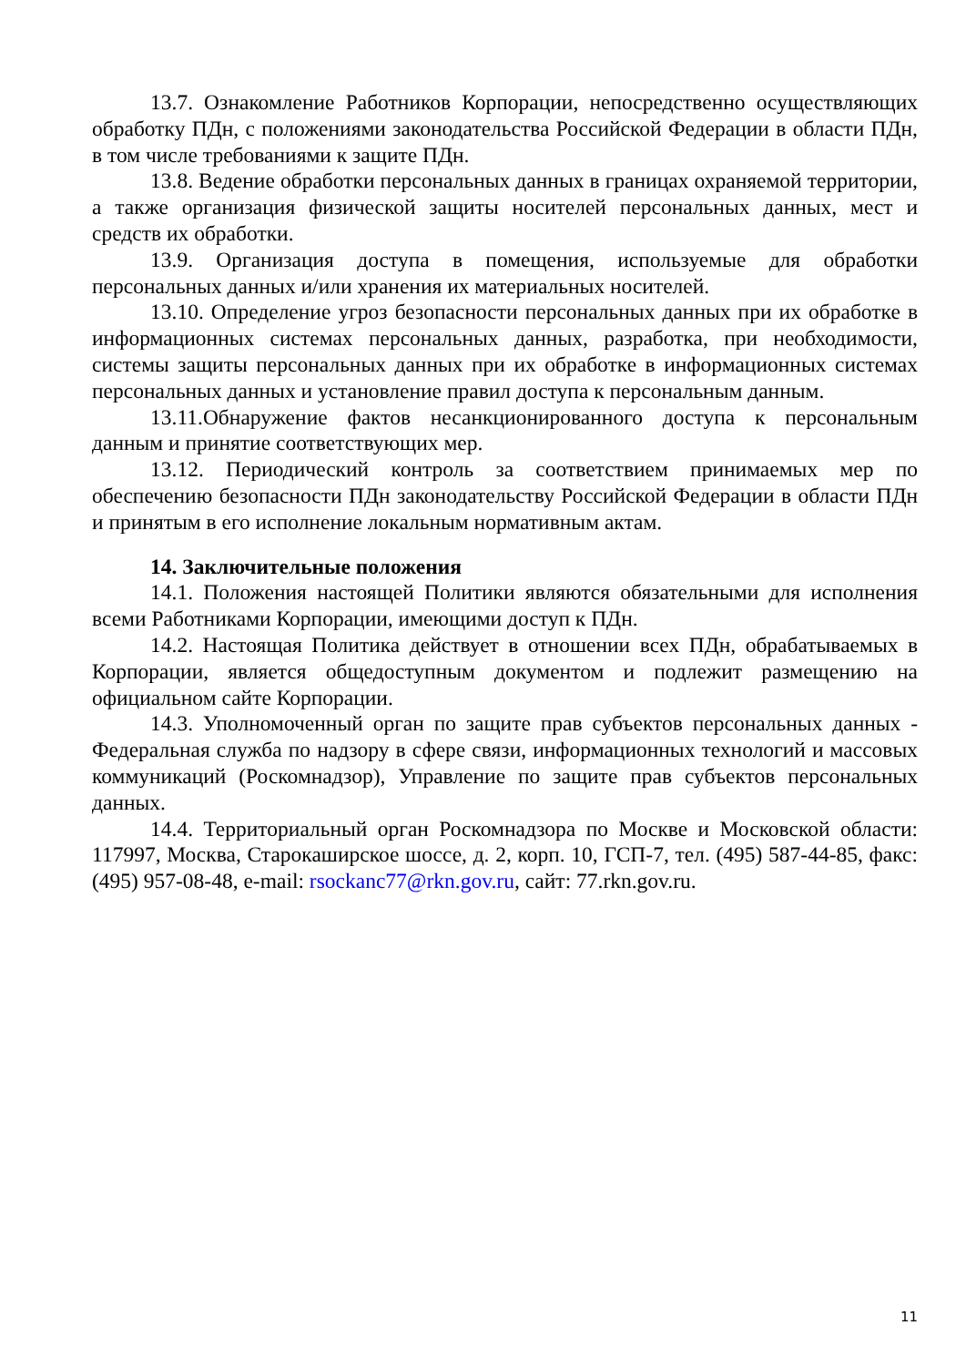13.7. Ознакомление Работников Корпорации, непосредственно осуществляющих обработку ПДн, с положениями законодательства Российской Федерации в области ПДн, в том числе требованиями к защите ПДн.
13.8. Ведение обработки персональных данных в границах охраняемой территории, а также организация физической защиты носителей персональных данных, мест и средств их обработки.
13.9. Организация доступа в помещения, используемые для обработки персональных данных и/или хранения их материальных носителей.
13.10. Определение угроз безопасности персональных данных при их обработке в информационных системах персональных данных, разработка, при необходимости, системы защиты персональных данных при их обработке в информационных системах персональных данных и установление правил доступа к персональным данным.
13.11.Обнаружение фактов несанкционированного доступа к персональным данным и принятие соответствующих мер.
13.12. Периодический контроль за соответствием принимаемых мер по обеспечению безопасности ПДн законодательству Российской Федерации в области ПДн и принятым в его исполнение локальным нормативным актам.
14. Заключительные положения
14.1. Положения настоящей Политики являются обязательными для исполнения всеми Работниками Корпорации, имеющими доступ к ПДн.
14.2. Настоящая Политика действует в отношении всех ПДн, обрабатываемых в Корпорации, является общедоступным документом и подлежит размещению на официальном сайте Корпорации.
14.3. Уполномоченный орган по защите прав субъектов персональных данных - Федеральная служба по надзору в сфере связи, информационных технологий и массовых коммуникаций (Роскомнадзор), Управление по защите прав субъектов персональных данных.
14.4. Территориальный орган Роскомнадзора по Москве и Московской области: 117997, Москва, Старокаширское шоссе, д. 2, корп. 10, ГСП-7, тел. (495) 587-44-85, факс: (495) 957-08-48, e-mail: rsockanc77@rkn.gov.ru, сайт: 77.rkn.gov.ru.
11